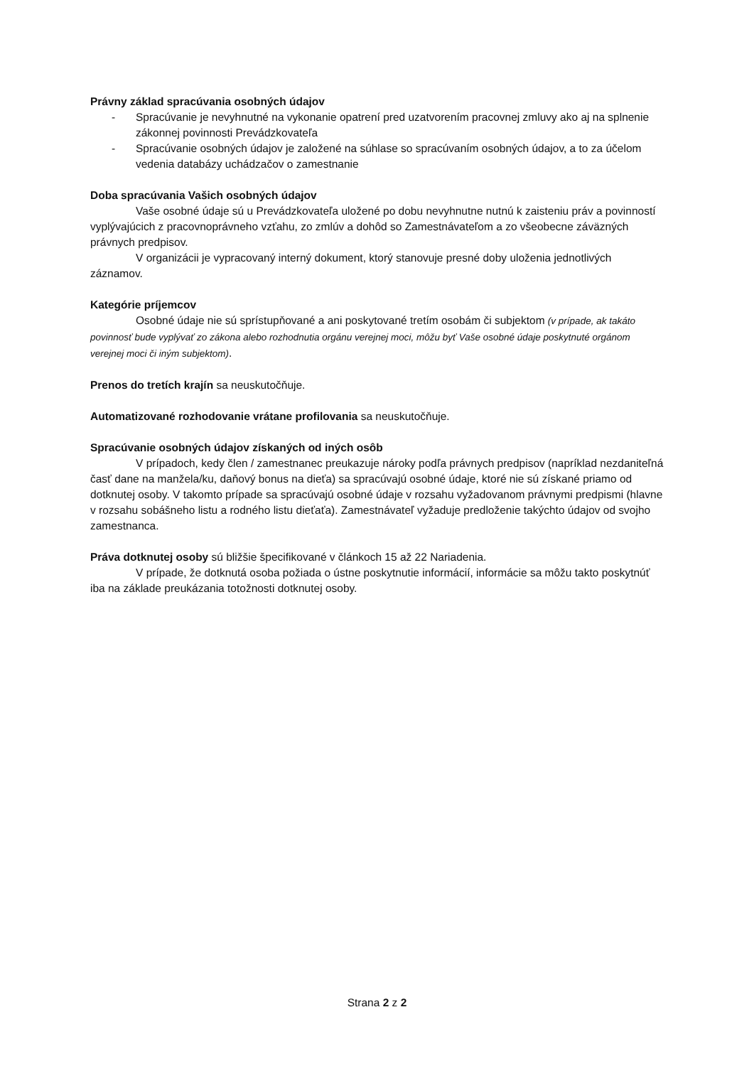Právny základ spracúvania osobných údajov
- Spracúvanie je nevyhnutné na vykonanie opatrení pred uzatvorením pracovnej zmluvy ako aj na splnenie zákonnej povinnosti Prevádzkovateľa
- Spracúvanie osobných údajov je založené na súhlase so spracúvaním osobných údajov, a to za účelom vedenia databázy uchádzačov o zamestnanie
Doba spracúvania Vašich osobných údajov
Vaše osobné údaje sú u Prevádzkovateľa uložené po dobu nevyhnutne nutnú k zaisteniu práv a povinností vyplývajúcich z pracovnoprávneho vzťahu, zo zmlúv a dohôd so Zamestnávateľom a zo všeobecne záväzných právnych predpisov.
V organizácii je vypracovaný interný dokument, ktorý stanovuje presné doby uloženia jednotlivých záznamov.
Kategórie príjemcov
Osobné údaje nie sú sprístupňované a ani poskytované tretím osobám či subjektom (v prípade, ak takáto povinnosť bude vyplývať zo zákona alebo rozhodnutia orgánu verejnej moci, môžu byť Vaše osobné údaje poskytnuté orgánom verejnej moci či iným subjektom).
Prenos do tretích krajín sa neuskutočňuje.
Automatizované rozhodovanie vrátane profilovania sa neuskutočňuje.
Spracúvanie osobných údajov získaných od iných osôb
V prípadoch, kedy člen / zamestnanec preukazuje nároky podľa právnych predpisov (napríklad nezdaniteľná časť dane na manžela/ku, daňový bonus na dieťa) sa spracúvajú osobné údaje, ktoré nie sú získané priamo od dotknutej osoby. V takomto prípade sa spracúvajú osobné údaje v rozsahu vyžadovanom právnymi predpismi (hlavne v rozsahu sobášneho listu a rodného listu dieťaťa). Zamestnávateľ vyžaduje predloženie takýchto údajov od svojho zamestnanca.
Práva dotknutej osoby sú bližšie špecifikované v článkoch 15 až 22 Nariadenia.
V prípade, že dotknutá osoba požiada o ústne poskytnutie informácií, informácie sa môžu takto poskytnúť iba na základe preukázania totožnosti dotknutej osoby.
Strana 2 z 2